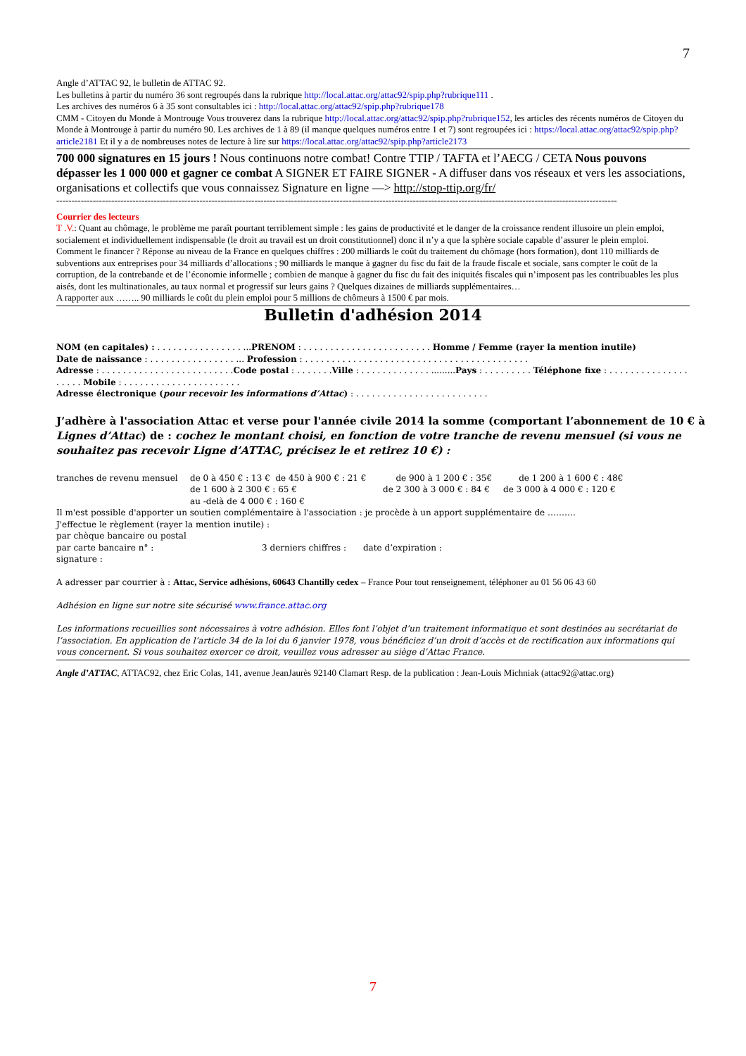7
Angle d’ATTAC 92, le bulletin de ATTAC 92.
Les bulletins à partir du numéro 36 sont regroupés dans la rubrique http://local.attac.org/attac92/spip.php?rubrique111 .
Les archives des numéros 6 à 35 sont consultables ici : http://local.attac.org/attac92/spip.php?rubrique178
CMM - Citoyen du Monde à Montrouge Vous trouverez dans la rubrique http://local.attac.org/attac92/spip.php?rubrique152, les articles des récents numéros de Citoyen du Monde à Montrouge à partir du numéro 90. Les archives de 1 à 89 (il manque quelques numéros entre 1 et 7) sont regroupées ici : https://local.attac.org/attac92/spip.php?article2181 Et il y a de nombreuses notes de lecture à lire sur https://local.attac.org/attac92/spip.php?article2173
700 000 signatures en 15 jours ! Nous continuons notre combat! Contre TTIP / TAFTA et l’AECG / CETA Nous pouvons dépasser les 1 000 000 et gagner ce combat A SIGNER ET FAIRE SIGNER - A diffuser dans vos réseaux et vers les associations, organisations et collectifs que vous connaissez Signature en ligne —> http://stop-ttip.org/fr/
----------------------------------------------------------------------------------------------------------------------------------------------------------------------------------------
Courrier des lecteurs
T .V.: Quant au chômage, le problème me paraît pourtant terriblement simple : les gains de productivité et le danger de la croissance rendent illusoire un plein emploi, socialement et individuellement indispensable (le droit au travail est un droit constitutionnel) donc il n’y a que la sphère sociale capable d’assurer le plein emploi.
Comment le financer ? Réponse au niveau de la France en quelques chiffres : 200 milliards le coût du traitement du chômage (hors formation), dont 110 milliards de subventions aux entreprises pour 34 milliards d’allocations ; 90 milliards le manque à gagner du fisc du fait de la fraude fiscale et sociale, sans compter le coût de la corruption, de la contrebande et de l’économie informelle ; combien de manque à gagner du fisc du fait des iniquités fiscales qui n’imposent pas les contribuables les plus aisés, dont les multinationales, au taux normal et progressif sur leurs gains ? Quelques dizaines de milliards supplémentaires…
A rapporter aux …….. 90 milliards le coût du plein emploi pour 5 millions de chômeurs à 1500 € par mois.
Bulletin d'adhésion 2014
NOM (en capitales) : . . . . . . . . . . . . . . . . ...PRENOM : . . . . . . . . . . . . . . . . . . . . . . . . Homme / Femme (rayer la mention inutile)
Date de naissance : . . . . . . . . . . . . . . . . ... Profession : . . . . . . . . . . . . . . . . . . . . . . . . . . . . . . . . . . . . . . . . . .
Adresse : . . . . . . . . . . . . . . . . . . . . . . . . .Code postal : . . . . . . .Ville : . . . . . . . . . . . . . .........Pays : . . . . . . . . . Téléphone fixe : . . . . . . . . . . . . . . . . . . . . Mobile : . . . . . . . . . . . . . . . . . . . . . .
Adresse électronique (pour recevoir les informations d’Attac) : . . . . . . . . . . . . . . . . . . . . . . . . .
J’adhère à l'association Attac et verse pour l'année civile 2014 la somme (comportant l’abonnement de 10 € à Lignes d’Attac) de : cochez le montant choisi, en fonction de votre tranche de revenu mensuel (si vous ne souhaitez pas recevoir Ligne d’ATTAC, précisez le et retirez 10 €) :
tranches de revenu mensuel de 0 à 450 € : 13 € de 450 à 900 € : 21 € de 900 à 1 200 € : 35€ de 1 200 à 1 600 € : 48€
de 1 600 à 2 300 € : 65 € de 2 300 à 3 000 € : 84 € de 3 000 à 4 000 € : 120 €
au -delà de 4 000 € : 160 €
Il m'est possible d'apporter un soutien complémentaire à l'association : je procède à un apport supplémentaire de ……….
J'effectue le règlement (rayer la mention inutile) :
par chèque bancaire ou postal
par carte bancaire n° : 3 derniers chiffres : date d’expiration :
signature :
A adresser par courrier à : Attac, Service adhésions, 60643 Chantilly cedex – France Pour tout renseignement, téléphoner au 01 56 06 43 60
Adhésion en ligne sur notre site sécurisé www.france.attac.org
Les informations recueillies sont nécessaires à votre adhésion. Elles font l’objet d’un traitement informatique et sont destinées au secrétariat de l’association. En application de l’article 34 de la loi du 6 janvier 1978, vous bénéficiez d’un droit d’accès et de rectification aux informations qui vous concernent. Si vous souhaitez exercer ce droit, veuillez vous adresser au siège d’Attac France.
Angle d’ATTAC, ATTAC92, chez Eric Colas, 141, avenue JeanJaurès 92140 Clamart Resp. de la publication : Jean-Louis Michniak (attac92@attac.org)
7